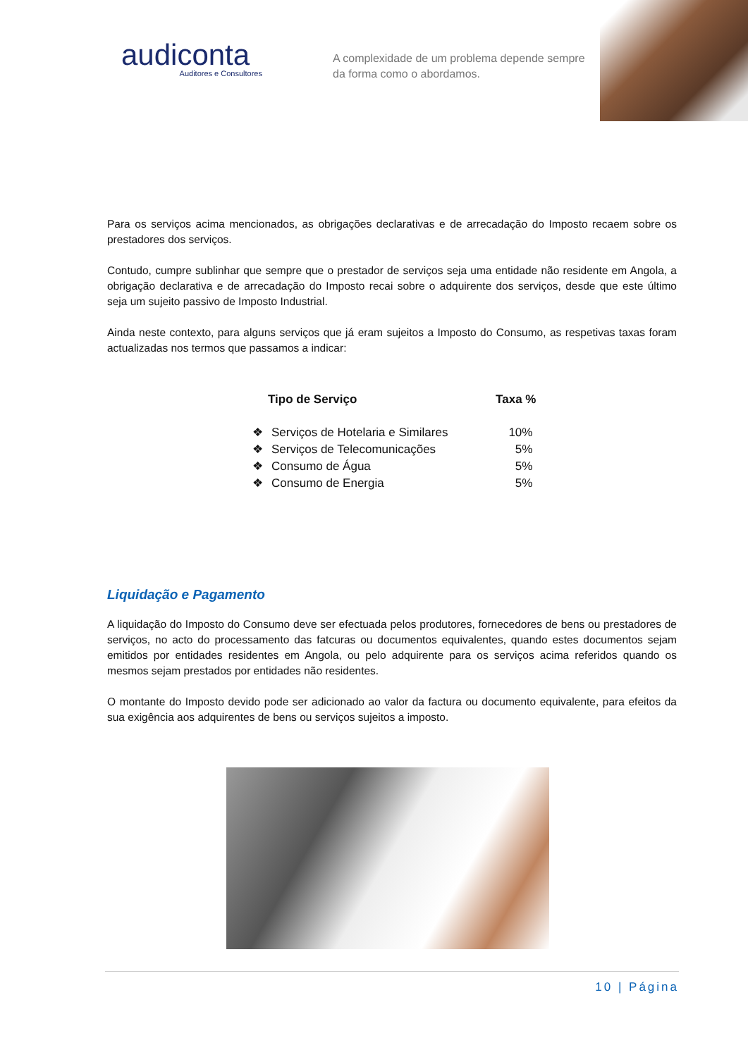audiconta
Auditores e Consultores
A complexidade de um problema depende sempre da forma como o abordamos.
Para os serviços acima mencionados, as obrigações declarativas e de arrecadação do Imposto recaem sobre os prestadores dos serviços.
Contudo, cumpre sublinhar que sempre que o prestador de serviços seja uma entidade não residente em Angola, a obrigação declarativa e de arrecadação do Imposto recai sobre o adquirente dos serviços, desde que este último seja um sujeito passivo de Imposto Industrial.
Ainda neste contexto, para alguns serviços que já eram sujeitos a Imposto do Consumo, as respetivas taxas foram actualizadas nos termos que passamos a indicar:
| | Tipo de Serviço | Taxa % |
| --- | --- | --- |
| ❖ | Serviços de Hotelaria e Similares | 10% |
| ❖ | Serviços de Telecomunicações | 5% |
| ❖ | Consumo de Água | 5% |
| ❖ | Consumo de Energia | 5% |
Liquidação e Pagamento
A liquidação do Imposto do Consumo deve ser efectuada pelos produtores, fornecedores de bens ou prestadores de serviços, no acto do processamento das fatcuras ou documentos equivalentes, quando estes documentos sejam emitidos por entidades residentes em Angola, ou pelo adquirente para os serviços acima referidos quando os mesmos sejam prestados por entidades não residentes.
O montante do Imposto devido pode ser adicionado ao valor da factura ou documento equivalente, para efeitos da sua exigência aos adquirentes de bens ou serviços sujeitos a imposto.
10 | Página